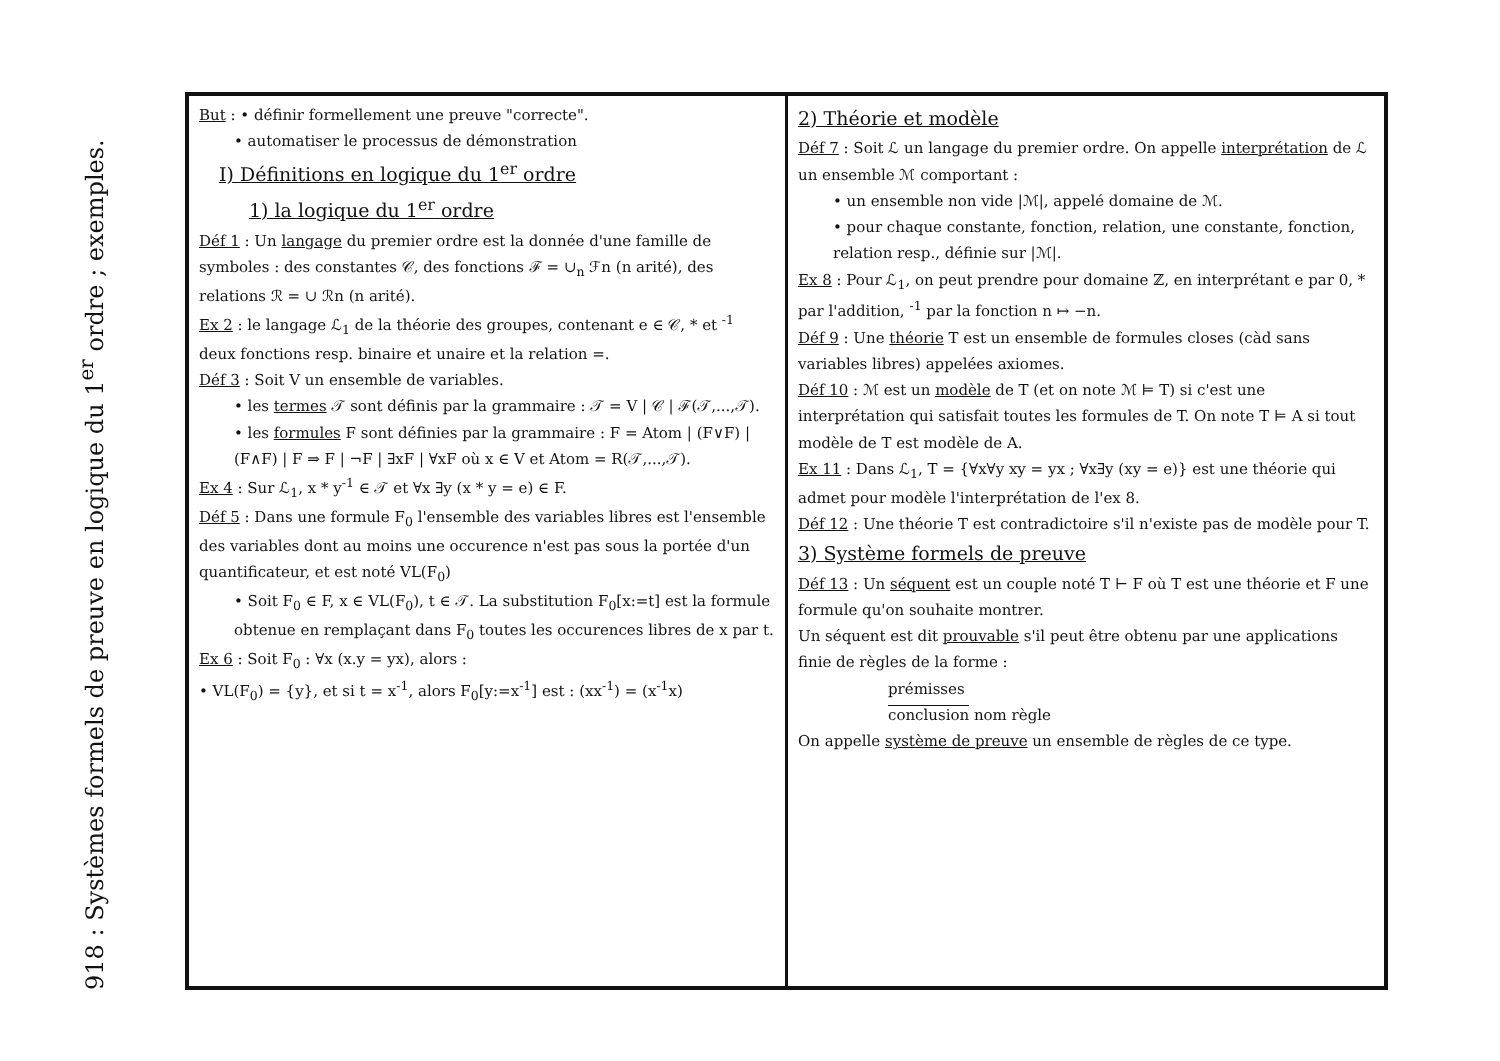918 : Systèmes formels de preuve en logique du 1<sup>er</sup> ordre ; exemples.
But : • définir formellement une preuve "correcte".
• automatiser le processus de démonstration
I) Définitions en logique du 1<sup>er</sup> ordre
1) la logique du 1<sup>er</sup> ordre
Déf 1 : Un langage du premier ordre est la donnée d'une famille de symboles : des constantes 𝒞, des fonctions ℱ = ∪<sub>n</sub> ℱn (n arité), des relations ℛ = ∪ ℛn (n arité).
Ex 2 : le langage ℒ<sub>1</sub> de la théorie des groupes, contenant e ∈ 𝒞, * et <sup>-1</sup> deux fonctions resp. binaire et unaire et la relation =.
Déf 3 : Soit V un ensemble de variables.
• les termes 𝒯 sont définis par la grammaire : 𝒯 = V | 𝒞 | ℱ(𝒯,...,𝒯).
• les formules F sont définies par la grammaire : F = Atom | (F∨F) | (F∧F) | F ⇒ F | ¬F | ∃xF | ∀xF où x ∈ V et Atom = R(𝒯,...,𝒯).
Ex 4 : Sur ℒ<sub>1</sub>, x * y<sup>-1</sup> ∈ 𝒯 et ∀x ∃y (x * y = e) ∈ F.
Déf 5 : Dans une formule F<sub>0</sub> l'ensemble des variables libres est l'ensemble des variables dont au moins une occurence n'est pas sous la portée d'un quantificateur, et est noté VL(F<sub>0</sub>)
• Soit F<sub>0</sub> ∈ F, x ∈ VL(F<sub>0</sub>), t ∈ 𝒯. La substitution F<sub>0</sub>[x:=t] est la formule obtenue en remplaçant dans F<sub>0</sub> toutes les occurences libres de x par t.
Ex 6 : Soit F<sub>0</sub> : ∀x (x.y = yx), alors :
• VL(F<sub>0</sub>) = {y}, et si t = x<sup>-1</sup>, alors F<sub>0</sub>[y:=x<sup>-1</sup>] est : (xx<sup>-1</sup>) = (x<sup>-1</sup>x)
2) Théorie et modèle
Déf 7 : Soit ℒ un langage du premier ordre. On appelle interprétation de ℒ un ensemble ℳ comportant :
• un ensemble non vide |ℳ|, appelé domaine de ℳ.
• pour chaque constante, fonction, relation, une constante, fonction, relation resp., définie sur |ℳ|.
Ex 8 : Pour ℒ<sub>1</sub>, on peut prendre pour domaine ℤ, en interprétant e par 0, * par l'addition, <sup>-1</sup> par la fonction n ↦ −n.
Déf 9 : Une théorie T est un ensemble de formules closes (càd sans variables libres) appelées axiomes.
Déf 10 : ℳ est un modèle de T (et on note ℳ ⊨ T) si c'est une interprétation qui satisfait toutes les formules de T. On note T ⊨ A si tout modèle de T est modèle de A.
Ex 11 : Dans ℒ<sub>1</sub>, T = {∀x∀y xy = yx ; ∀x∃y (xy = e)} est une théorie qui admet pour modèle l'interprétation de l'ex 8.
Déf 12 : Une théorie T est contradictoire s'il n'existe pas de modèle pour T.
3) Système formels de preuve
Déf 13 : Un séquent est un couple noté T ⊢ F où T est une théorie et F une formule qu'on souhaite montrer.
Un séquent est dit prouvable s'il peut être obtenu par une applications finie de règles de la forme :
prémisses
conclusion nom règle
On appelle système de preuve un ensemble de règles de ce type.